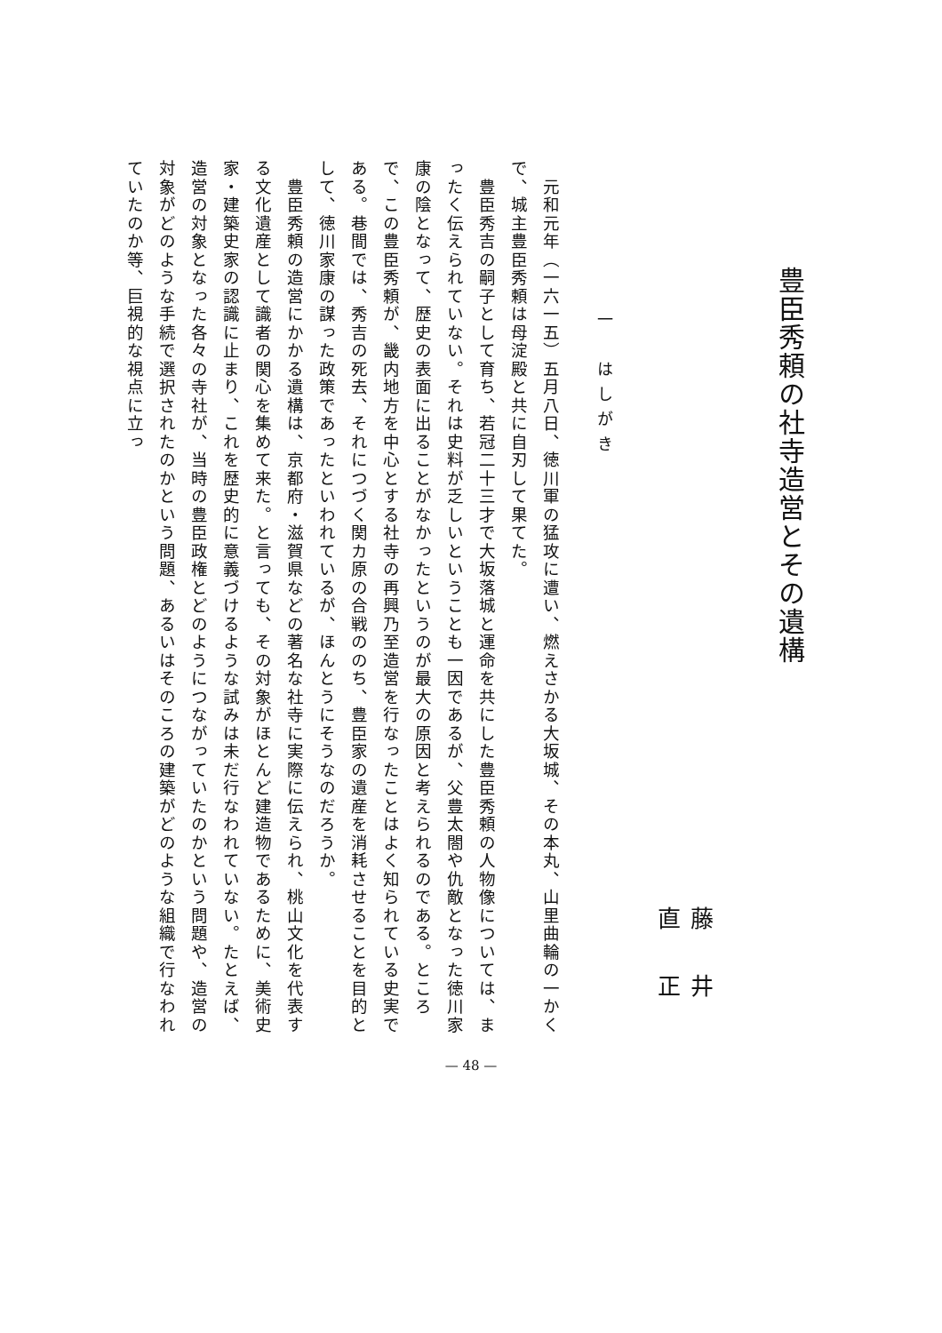豊臣秀頼の社寺造営とその遺構
藤井直正
一　はしがき
　元和元年（一六一五）五月八日、徳川軍の猛攻に遭い、燃えさかる大坂城、その本丸、山里曲輪の一かくで、城主豊臣秀頼は母淀殿と共に自刃して果てた。
　豊臣秀吉の嗣子として育ち、若冠二十三才で大坂落城と運命を共にした豊臣秀頼の人物像については、まったく伝えられていない。それは史料が乏しいということも一因であるが、父豊太閤や仇敵となった徳川家康の陰となって、歴史の表面に出ることがなかったというのが最大の原因と考えられるのである。ところで、この豊臣秀頼が、畿内地方を中心とする社寺の再興乃至造営を行なったことはよく知られている史実である。巷間では、秀吉の死去、それにつづく関カ原の合戦ののち、豊臣家の遺産を消耗させることを目的として、徳川家康の謀った政策であったといわれているが、ほんとうにそうなのだろうか。
　豊臣秀頼の造営にかかる遺構は、京都府・滋賀県などの著名な社寺に実際に伝えられ、桃山文化を代表する文化遺産として識者の関心を集めて来た。と言っても、その対象がほとんど建造物であるために、美術史家・建築史家の認識に止まり、これを歴史的に意義づけるような試みは未だ行なわれていない。たとえば、造営の対象となった各々の寺社が、当時の豊臣政権とどのようにつながっていたのかという問題や、造営の対象がどのような手続で選択されたのかという問題、あるいはそのころの建築がどのような組織で行なわれていたのか等、巨視的な視点に立っ
— 48 —